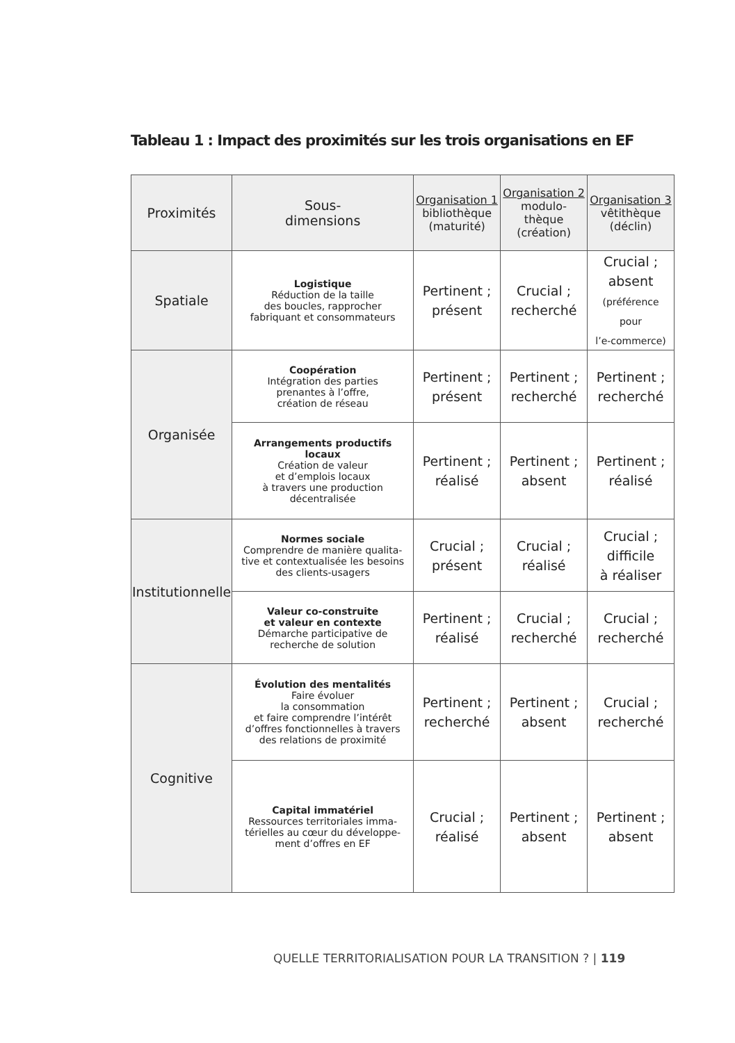Tableau 1 : Impact des proximités sur les trois organisations en EF
| Proximités | Sous- dimensions | Organisation 1 bibliothèque (maturité) | Organisation 2 modulo- thèque (création) | Organisation 3 vêtithèque (déclin) |
| --- | --- | --- | --- | --- |
| Spatiale | Logistique Réduction de la taille des boucles, rapprocher fabriquant et consommateurs | Pertinent ; présent | Crucial ; recherché | Crucial ; absent (préférence pour l’e-commerce) |
| Organisée | Coopération Intégration des parties prenantes à l’offre, création de réseau | Pertinent ; présent | Pertinent ; recherché | Pertinent ; recherché |
| | Arrangements productifs locaux Création de valeur et d’emplois locaux à travers une production décentralisée | Pertinent ; réalisé | Pertinent ; absent | Pertinent ; réalisé |
| Institutionnelle | Normes sociale Comprendre de manière qualita- tive et contextualisée les besoins des clients-usagers | Crucial ; présent | Crucial ; réalisé | Crucial ; difficile à réaliser |
| | Valeur co-construite et valeur en contexte Démarche participative de recherche de solution | Pertinent ; réalisé | Crucial ; recherché | Crucial ; recherché |
| Cognitive | Évolution des mentalités Faire évoluer la consommation et faire comprendre l’intérêt d’offres fonctionnelles à travers des relations de proximité | Pertinent ; recherché | Pertinent ; absent | Crucial ; recherché |
| | Capital immatériel Ressources territoriales imma- térielles au cœur du développe- ment d’offres en EF | Crucial ; réalisé | Pertinent ; absent | Pertinent ; absent |
QUELLE TERRITORIALISATION POUR LA TRANSITION ? | 119